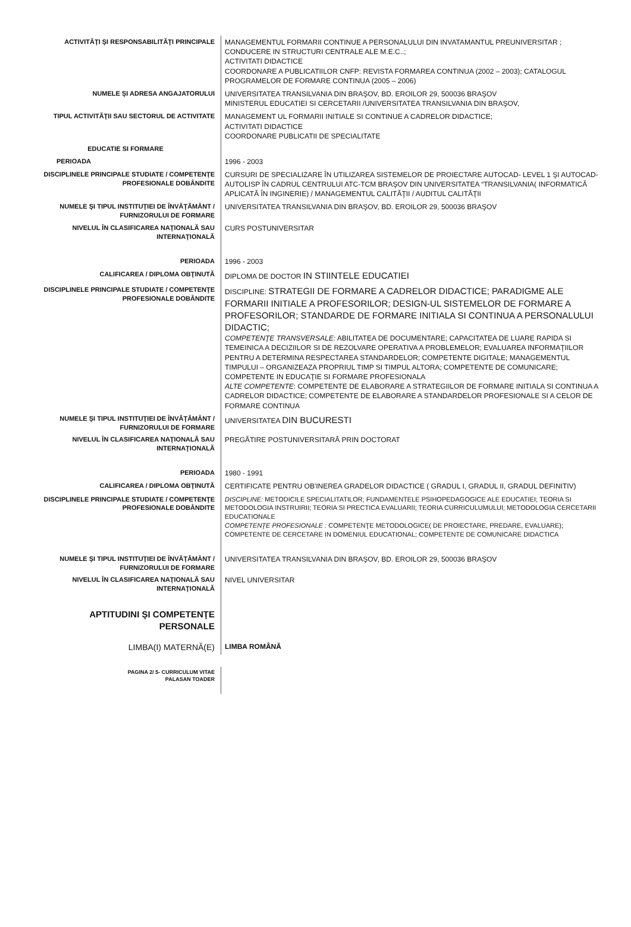| ACTIVITĂŢI ŞI RESPONSABILITĂŢI PRINCIPALE | MANAGEMENTUL FORMARII CONTINUE A PERSONALULUI DIN INVATAMANTUL PREUNIVERSITAR ; CONDUCERE IN STRUCTURI CENTRALE ALE M.E.C..; ACTIVITATI DIDACTICE COORDONARE A PUBLICATIILOR CNFP: REVISTA FORMAREA CONTINUA (2002 – 2003); CATALOGUL PROGRAMELOR DE FORMARE CONTINUA (2005 – 2006) |
| NUMELE ŞI ADRESA ANGAJATORULUI | UNIVERSITATEA TRANSILVANIA DIN BRAŞOV, BD. EROILOR 29, 500036 BRAŞOV MINISTERUL EDUCATIEI SI CERCETARII /UNIVERSITATEA TRANSILVANIA DIN BRAŞOV, |
| TIPUL ACTIVITĂŢII SAU SECTORUL DE ACTIVITATE | MANAGEMENT UL FORMARII INITIALE SI CONTINUE A CADRELOR DIDACTICE; ACTIVITATI DIDACTICE COORDONARE PUBLICATII DE SPECIALITATE |
| EDUCATIE SI FORMARE | |
| PERIOADA | 1996 - 2003 |
| DISCIPLINELE PRINCIPALE STUDIATE / COMPETENŢE PROFESIONALE DOBÂNDITE | CURSURI DE SPECIALIZARE ÎN UTILIZAREA SISTEMELOR DE PROIECTARE AUTOCAD- LEVEL 1 ŞI AUTOCAD-AUTOLISP ÎN CADRUL CENTRULUI ATC-TCM BRAŞOV DIN UNIVERSITATEA “TRANSILVANIA( INFORMATICĂ APLICATĂ ÎN INGINERIE) / MANAGEMENTUL CALITĂŢII / AUDITUL CALITĂŢII |
| NUMELE ŞI TIPUL INSTITUŢIEI DE ÎNVĂŢĂMÂNT / FURNIZORULUI DE FORMARE | UNIVERSITATEA TRANSILVANIA DIN BRAŞOV, BD. EROILOR 29, 500036 BRAŞOV |
| NIVELUL ÎN CLASIFICAREA NAŢIONALĂ SAU INTERNAŢIONALĂ | CURS POSTUNIVERSITAR |
| PERIOADA | 1996 - 2003 |
| CALIFICAREA / DIPLOMA OBŢINUTĂ | DIPLOMA DE DOCTOR IN STIINTELE EDUCATIEI |
| DISCIPLINELE PRINCIPALE STUDIATE / COMPETENŢE PROFESIONALE DOBÂNDITE | DISCIPLINE: STRATEGII DE FORMARE A CADRELOR DIDACTICE; PARADIGME ALE FORMARII INITIALE A PROFESORILOR; DESIGN-UL SISTEMELOR DE FORMARE A PROFESORILOR; STANDARDE DE FORMARE INITIALA SI CONTINUA A PERSONALULUI DIDACTIC; COMPETENŢE TRANSVERSALE: ABILITATEA DE DOCUMENTARE; CAPACITATEA DE LUARE RAPIDA SI TEMEINICA A DECIZIILOR SI DE REZOLVARE OPERATIVA A PROBLEMELOR; EVALUAREA INFORMAŢIILOR PENTRU A DETERMINA RESPECTAREA STANDARDELOR; COMPETENTE DIGITALE; MANAGEMENTUL TIMPULUI – ORGANIZEAZA PROPRIUL TIMP SI TIMPUL ALTORA; COMPETENTE DE COMUNICARE; COMPETENTE IN EDUCAŢIE SI FORMARE PROFESIONALA ALTE COMPETENTE : COMPETENTE DE ELABORARE A STRATEGIILOR DE FORMARE INITIALA SI CONTINUA A CADRELOR DIDACTICE; COMPETENTE DE ELABORARE A STANDARDELOR PROFESIONALE SI A CELOR DE FORMARE CONTINUA |
| NUMELE ŞI TIPUL INSTITUŢIEI DE ÎNVĂŢĂMÂNT / FURNIZORULUI DE FORMARE | UNIVERSITATEA DIN BUCURESTI |
| NIVELUL ÎN CLASIFICAREA NAŢIONALĂ SAU INTERNAŢIONALĂ | PREGĂTIRE POSTUNIVERSITARĂ PRIN DOCTORAT |
| PERIOADA | 1980 - 1991 |
| CALIFICAREA / DIPLOMA OBŢINUTĂ | CERTIFICATE PENTRU OB'INEREA GRADELOR DIDACTICE ( GRADUL I, GRADUL II, GRADUL DEFINITIV) |
| DISCIPLINELE PRINCIPALE STUDIATE / COMPETENŢE PROFESIONALE DOBÂNDITE | DISCIPLINE: METODICILE SPECIALITATILOR; FUNDAMENTELE PSIHOPEDAGOGICE ALE EDUCATIEI; TEORIA SI METODOLOGIA INSTRUIRII; TEORIA SI PRECTICA EVALUARII; TEORIA CURRICULUMULUI; METODOLOGIA CERCETARII EDUCATIONALE COMPETENŢE PROFESIONALE : COMPETENŢE METODOLOGICE( DE PROIECTARE, PREDARE, EVALUARE); COMPETENTE DE CERCETARE IN DOMENIUL EDUCATIONAL; COMPETENTE DE COMUNICARE DIDACTICA |
| NUMELE ŞI TIPUL INSTITUŢIEI DE ÎNVĂŢĂMÂNT / FURNIZORULUI DE FORMARE | UNIVERSITATEA TRANSILVANIA DIN BRAŞOV, BD. EROILOR 29, 500036 BRAŞOV |
| NIVELUL ÎN CLASIFICAREA NAŢIONALĂ SAU INTERNAŢIONALĂ | NIVEL UNIVERSITAR |
| APTITUDINI ŞI COMPETENŢE PERSONALE | |
| LIMBA(I) MATERNĂ(E) | LIMBA ROMÂNĂ |
| PAGINA 2/ 5- CURRICULUM VITAE PALASAN TOADER | |